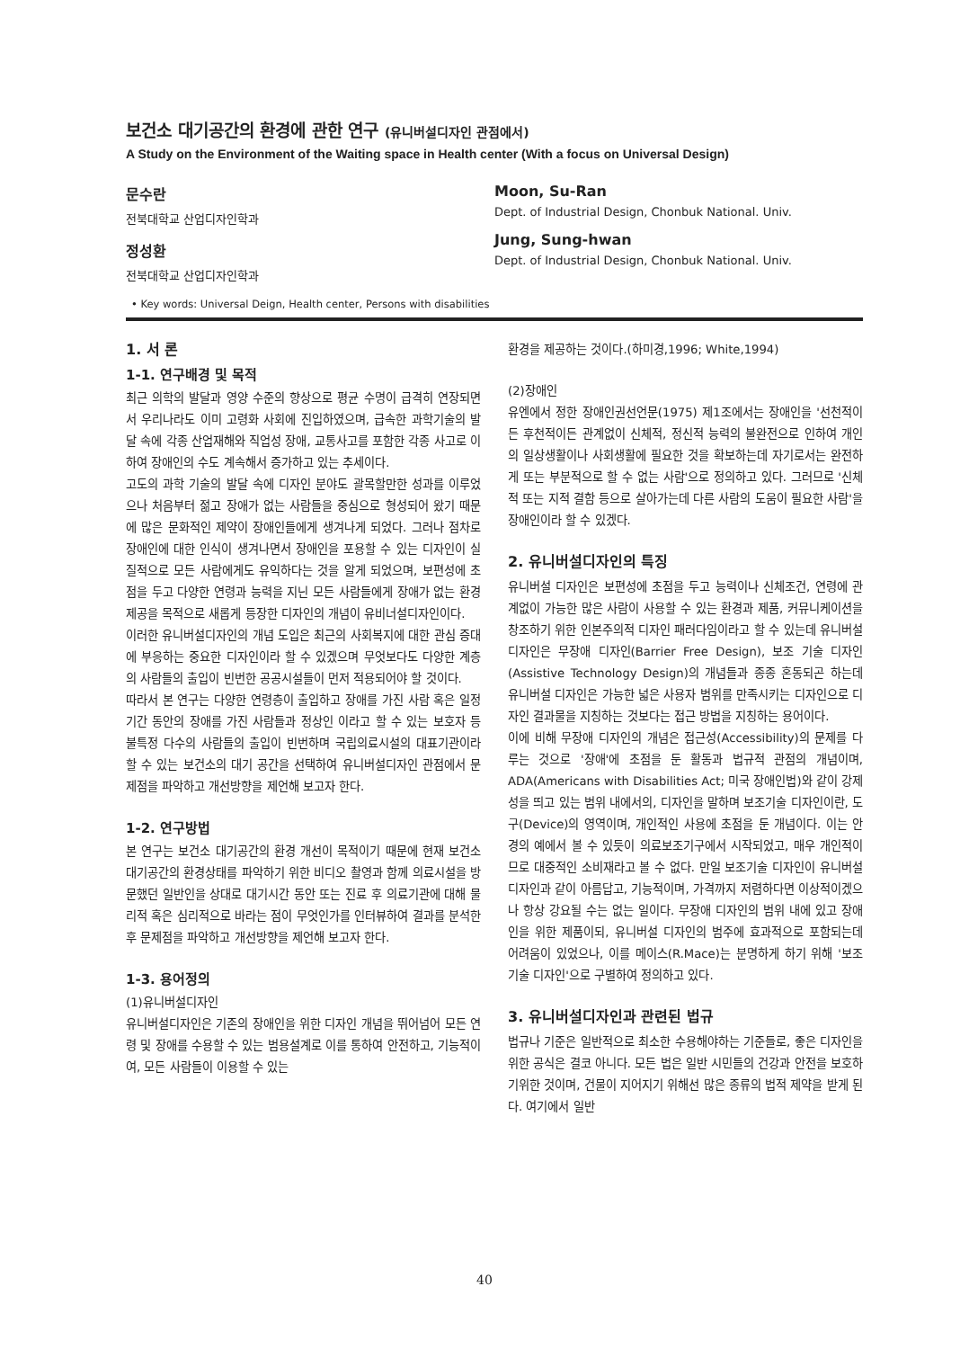보건소 대기공간의 환경에 관한 연구 (유니버설디자인 관점에서)
A Study on the Environment of the Waiting space in Health center (With a focus on Universal Design)
문수란
전북대학교 산업디자인학과
정성환
전북대학교 산업디자인학과
Moon, Su-Ran
Dept. of Industrial Design, Chonbuk National. Univ.
Jung, Sung-hwan
Dept. of Industrial Design, Chonbuk National. Univ.
• Key words: Universal Deign, Health center, Persons with disabilities
1. 서 론
1-1. 연구배경 및 목적
최근 의학의 발달과 영양 수준의 향상으로 평균 수명이 급격히 연장되면서 우리나라도 이미 고령화 사회에 진입하였으며, 급속한 과학기술의 발달 속에 각종 산업재해와 직업성 장애, 교통사고를 포함한 각종 사고로 이하여 장애인의 수도 계속해서 증가하고 있는 추세이다.
고도의 과학 기술의 발달 속에 디자인 분야도 괄목할만한 성과를 이루었으나 처음부터 젊고 장애가 없는 사람들을 중심으로 형성되어 왔기 때문에 많은 문화적인 제약이 장애인들에게 생겨나게 되었다. 그러나 점차로 장애인에 대한 인식이 생겨나면서 장애인을 포용할 수 있는 디자인이 실질적으로 모든 사람에게도 유익하다는 것을 알게 되었으며, 보편성에 초점을 두고 다양한 연령과 능력을 지닌 모든 사람들에게 장애가 없는 환경 제공을 목적으로 새롭게 등장한 디자인의 개념이 유비너설디자인이다.
이러한 유니버설디자인의 개념 도입은 최근의 사회복지에 대한 관심 증대에 부응하는 중요한 디자인이라 할 수 있겠으며 무엇보다도 다양한 계층의 사람들의 출입이 빈번한 공공시설들이 먼저 적용되어야 할 것이다.
따라서 본 연구는 다양한 연령층이 출입하고 장애를 가진 사람 혹은 일정기간 동안의 장애를 가진 사람들과 정상인 이라고 할 수 있는 보호자 등 불특정 다수의 사람들의 출입이 빈번하며 국립의료시설의 대표기관이라 할 수 있는 보건소의 대기 공간을 선택하여 유니버설디자인 관점에서 문제점을 파악하고 개선방향을 제언해 보고자 한다.
1-2. 연구방법
본 연구는 보건소 대기공간의 환경 개선이 목적이기 때문에 현재 보건소 대기공간의 환경상태를 파악하기 위한 비디오 촬영과 함께 의료시설을 방문했던 일반인을 상대로 대기시간 동안 또는 진료 후 의료기관에 대해 물리적 혹은 심리적으로 바라는 점이 무엇인가를 인터뷰하여 결과를 분석한 후 문제점을 파악하고 개선방향을 제언해 보고자 한다.
1-3. 용어정의
(1)유니버설디자인
유니버설디자인은 기존의 장애인을 위한 디자인 개념을 뛰어넘어 모든 연령 및 장애를 수용할 수 있는 범용설계로 이를 통하여 안전하고, 기능적이여, 모든 사람들이 이용할 수 있는
환경을 제공하는 것이다.(하미경,1996; White,1994)
(2)장애인
유엔에서 정한 장애인권선언문(1975) 제1조에서는 장애인을 '선천적이든 후천적이든 관계없이 신체적, 정신적 능력의 불완전으로 인하여 개인의 일상생활이나 사회생활에 필요한 것을 확보하는데 자기로서는 완전하게 또는 부분적으로 할 수 없는 사람'으로 정의하고 있다. 그러므로 '신체적 또는 지적 결함 등으로 살아가는데 다른 사람의 도움이 필요한 사람'을 장애인이라 할 수 있겠다.
2. 유니버설디자인의 특징
유니버설 디자인은 보편성에 초점을 두고 능력이나 신체조건, 연령에 관계없이 가능한 많은 사람이 사용할 수 있는 환경과 제품, 커뮤니케이션을 창조하기 위한 인본주의적 디자인 패러다임이라고 할 수 있는데 유니버설 디자인은 무장애 디자인(Barrier Free Design), 보조 기술 디자인(Assistive Technology Design)의 개념들과 종종 혼동되곤 하는데 유니버설 디자인은 가능한 넓은 사용자 범위를 만족시키는 디자인으로 디자인 결과물을 지칭하는 것보다는 접근 방법을 지칭하는 용어이다.
이에 비해 무장애 디자인의 개념은 접근성(Accessibility)의 문제를 다루는 것으로 '장애'에 초점을 둔 활동과 법규적 관점의 개념이며, ADA(Americans with Disabilities Act; 미국 장애인법)와 같이 강제성을 띄고 있는 범위 내에서의, 디자인을 말하며 보조기술 디자인이란, 도구(Device)의 영역이며, 개인적인 사용에 초점을 둔 개념이다. 이는 안경의 예에서 볼 수 있듯이 의료보조기구에서 시작되었고, 매우 개인적이므로 대중적인 소비재라고 볼 수 없다. 만일 보조기술 디자인이 유니버설 디자인과 같이 아름답고, 기능적이며, 가격까지 저렴하다면 이상적이겠으나 항상 강요될 수는 없는 일이다. 무장애 디자인의 범위 내에 있고 장애인을 위한 제품이되, 유니버설 디자인의 범주에 효과적으로 포함되는데 어려움이 있었으나, 이를 메이스(R.Mace)는 분명하게 하기 위해 '보조기술 디자인'으로 구별하여 정의하고 있다.
3. 유니버설디자인과 관련된 법규
법규나 기준은 일반적으로 최소한 수용해야하는 기준들로, 좋은 디자인을 위한 공식은 결코 아니다. 모든 법은 일반 시민들의 건강과 안전을 보호하기위한 것이며, 건물이 지어지기 위해선 많은 종류의 법적 제약을 받게 된다. 여기에서 일반
40